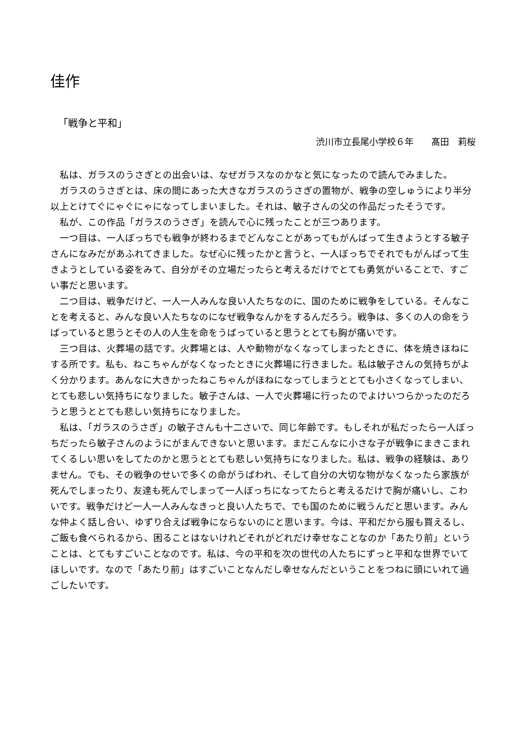佳作
「戦争と平和」
渋川市立長尾小学校６年　　髙田　莉桜
私は、ガラスのうさぎとの出会いは、なぜガラスなのかなと気になったので読んでみました。
ガラスのうさぎとは、床の間にあった大きなガラスのうさぎの置物が、戦争の空しゅうにより半分以上とけてぐにゃぐにゃになってしまいました。それは、敏子さんの父の作品だったそうです。
私が、この作品「ガラスのうさぎ」を読んで心に残ったことが三つあります。
一つ目は、一人ぼっちでも戦争が終わるまでどんなことがあってもがんばって生きようとする敏子さんになみだがあふれてきました。なぜ心に残ったかと言うと、一人ぼっちでそれでもがんばって生きようとしている姿をみて、自分がその立場だったらと考えるだけでとても勇気がいることで、すごい事だと思います。
二つ目は、戦争だけど、一人一人みんな良い人たちなのに、国のために戦争をしている。そんなことを考えると、みんな良い人たちなのになぜ戦争なんかをするんだろう。戦争は、多くの人の命をうばっていると思うとその人の人生を命をうばっていると思うととても胸が痛いです。
三つ目は、火葬場の話です。火葬場とは、人や動物がなくなってしまったときに、体を焼きほねにする所です。私も、ねこちゃんがなくなったときに火葬場に行きました。私は敏子さんの気持ちがよく分かります。あんなに大きかったねこちゃんがほねになってしまうととても小さくなってしまい、とても悲しい気持ちになりました。敏子さんは、一人で火葬場に行ったのでよけいつらかったのだろうと思うととても悲しい気持ちになりました。
私は、「ガラスのうさぎ」の敏子さんも十二さいで、同じ年齢です。もしそれが私だったら一人ぼっちだったら敏子さんのようにがまんできないと思います。まだこんなに小さな子が戦争にまきこまれてくるしい思いをしてたのかと思うととても悲しい気持ちになりました。私は、戦争の経験は、ありません。でも、その戦争のせいで多くの命がうばわれ、そして自分の大切な物がなくなったら家族が死んでしまったり、友達も死んでしまって一人ぼっちになってたらと考えるだけで胸が痛いし、こわいです。戦争だけど一人一人みんなきっと良い人たちで、でも国のために戦うんだと思います。みんな仲よく話し合い、ゆずり合えば戦争にならないのにと思います。今は、平和だから服も買えるし、ご飯も食べられるから、困ることはないけれどそれがどれだけ幸せなことなのか「あたり前」ということは、とてもすごいことなのです。私は、今の平和を次の世代の人たちにずっと平和な世界でいてほしいです。なので「あたり前」はすごいことなんだし幸せなんだということをつねに頭にいれて過ごしたいです。